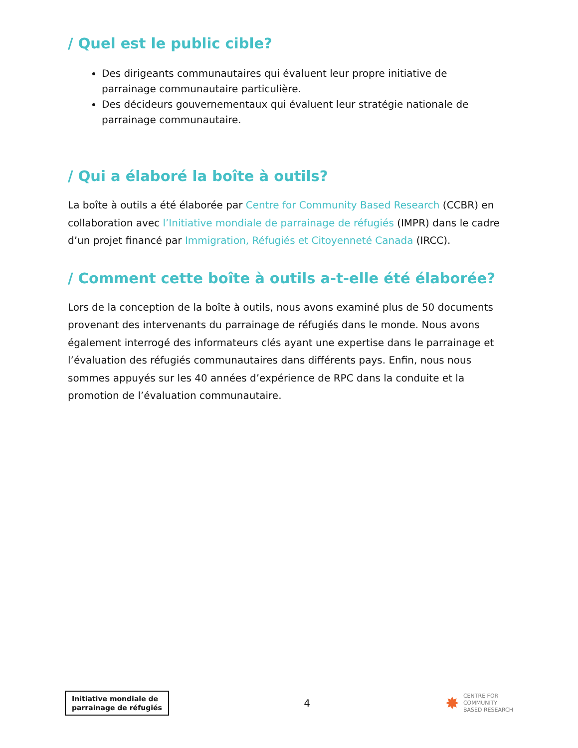/ Quel est le public cible?
Des dirigeants communautaires qui évaluent leur propre initiative de parrainage communautaire particulière.
Des décideurs gouvernementaux qui évaluent leur stratégie nationale de parrainage communautaire.
/ Qui a élaboré la boîte à outils?
La boîte à outils a été élaborée par Centre for Community Based Research (CCBR) en collaboration avec l’Initiative mondiale de parrainage de réfugiés (IMPR) dans le cadre d’un projet financé par Immigration, Réfugiés et Citoyenneté Canada (IRCC).
/ Comment cette boîte à outils a-t-elle été élaborée?
Lors de la conception de la boîte à outils, nous avons examiné plus de 50 documents provenant des intervenants du parrainage de réfugiés dans le monde. Nous avons également interrogé des informateurs clés ayant une expertise dans le parrainage et l’évaluation des réfugiés communautaires dans différents pays. Enfin, nous nous sommes appuyés sur les 40 années d’expérience de RPC dans la conduite et la promotion de l’évaluation communautaire.
Initiative mondiale de
parrainage de réfugiés
4
✸ CENTRE FOR
COMMUNITY
BASED RESEARCH